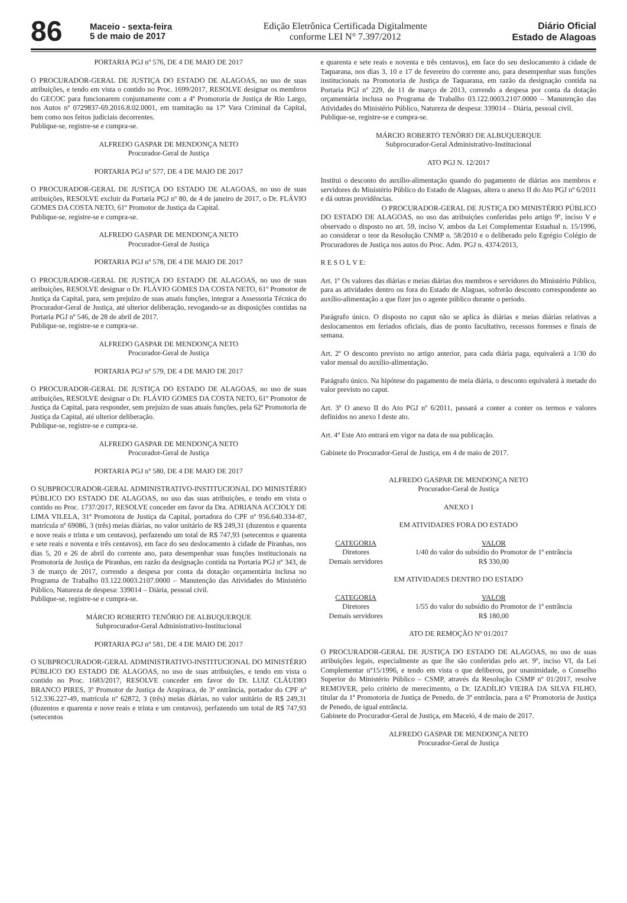86
Maceio - sexta-feira
5 de maio de 2017
Edição Eletrônica Certificada Digitalmente
conforme LEI N° 7.397/2012
Diário Oficial
Estado de Alagoas
PORTARIA PGJ nº 576, DE 4 DE MAIO DE 2017
O PROCURADOR-GERAL DE JUSTIÇA DO ESTADO DE ALAGOAS, no uso de suas atribuições, e tendo em vista o contido no Proc. 1699/2017, RESOLVE designar os membros do GECOC para funcionarem conjuntamente com a 4ª Promotoria de Justiça de Rio Largo, nos Autos nº 0729837-69.2016.8.02.0001, em tramitação na 17ª Vara Criminal da Capital, bem como nos feitos judiciais decorrentes.
Publique-se, registre-se e cumpra-se.
ALFREDO GASPAR DE MENDONÇA NETO
Procurador-Geral de Justiça
PORTARIA PGJ nº 577, DE 4 DE MAIO DE 2017
O PROCURADOR-GERAL DE JUSTIÇA DO ESTADO DE ALAGOAS, no uso de suas atribuições, RESOLVE excluir da Portaria PGJ nº 80, de 4 de janeiro de 2017, o Dr. FLÁVIO GOMES DA COSTA NETO, 61º Promotor de Justiça da Capital.
Publique-se, registre-se e cumpra-se.
ALFREDO GASPAR DE MENDONÇA NETO
Procurador-Geral de Justiça
PORTARIA PGJ nº 578, DE 4 DE MAIO DE 2017
O PROCURADOR-GERAL DE JUSTIÇA DO ESTADO DE ALAGOAS, no uso de suas atribuições, RESOLVE designar o Dr. FLÁVIO GOMES DA COSTA NETO, 61º Promotor de Justiça da Capital, para, sem prejuízo de suas atuais funções, integrar a Assessoria Técnica do Procurador-Geral de Justiça, até ulterior deliberação, revogando-se as disposições contidas na Portaria PGJ nº 546, de 28 de abril de 2017.
Publique-se, registre-se e cumpra-se.
ALFREDO GASPAR DE MENDONÇA NETO
Procurador-Geral de Justiça
PORTARIA PGJ nº 579, DE 4 DE MAIO DE 2017
O PROCURADOR-GERAL DE JUSTIÇA DO ESTADO DE ALAGOAS, no uso de suas atribuições, RESOLVE designar o Dr. FLÁVIO GOMES DA COSTA NETO, 61º Promotor de Justiça da Capital, para responder, sem prejuízo de suas atuais funções, pela 62ª Promotoria de Justiça da Capital, até ulterior deliberação.
Publique-se, registre-se e cumpra-se.
ALFREDO GASPAR DE MENDONÇA NETO
Procurador-Geral de Justiça
PORTARIA PGJ nº 580, DE 4 DE MAIO DE 2017
O SUBPROCURADOR-GERAL ADMINISTRATIVO-INSTITUCIONAL DO MINISTÉRIO PÚBLICO DO ESTADO DE ALAGOAS, no uso das suas atribuições, e tendo em vista o contido no Proc. 1737/2017, RESOLVE conceder em favor da Dra. ADRIANA ACCIOLY DE LIMA VILELA, 31ª Promotora de Justiça da Capital, portadora do CPF nº 956.640.334-87, matrícula nº 69086, 3 (três) meias diárias, no valor unitário de R$ 249,31 (duzentos e quarenta e nove reais e trinta e um centavos), perfazendo um total de R$ 747,93 (setecentos e quarenta e sete reais e noventa e três centavos), em face do seu deslocamento à cidade de Piranhas, nos dias 5, 20 e 26 de abril do corrente ano, para desempenhar suas funções institucionais na Promotoria de Justiça de Piranhas, em razão da designação contida na Portaria PGJ nº 343, de 3 de março de 2017, correndo a despesa por conta da dotação orçamentária inclusa no Programa de Trabalho 03.122.0003.2107.0000 – Manutenção das Atividades do Ministério Público, Natureza de despesa: 339014 – Diária, pessoal civil.
Publique-se, registre-se e cumpra-se.
MÁRCIO ROBERTO TENÓRIO DE ALBUQUERQUE
Subprocurador-Geral Administrativo-Institucional
PORTARIA PGJ nº 581, DE 4 DE MAIO DE 2017
O SUBPROCURADOR-GERAL ADMINISTRATIVO-INSTITUCIONAL DO MINISTÉRIO PÚBLICO DO ESTADO DE ALAGOAS, no uso de suas atribuições, e tendo em vista o contido no Proc. 1683/2017, RESOLVE conceder em favor do Dr. LUIZ CLÁUDIO BRANCO PIRES, 3º Promotor de Justiça de Arapiraca, de 3ª entrância, portador do CPF nº 512.336.227-49, matrícula nº 62872, 3 (três) meias diárias, no valor unitário de R$ 249,31 (duzentos e quarenta e nove reais e trinta e um centavos), perfazendo um total de R$ 747,93 (setecentos
e quarenta e sete reais e noventa e três centavos), em face do seu deslocamento à cidade de Taquarana, nos dias 3, 10 e 17 de fevereiro do corrente ano, para desempenhar suas funções institucionais na Promotoria de Justiça de Taquarana, em razão da designação contida na Portaria PGJ nº 229, de 11 de março de 2013, correndo a despesa por conta da dotação orçamentária inclusa no Programa de Trabalho 03.122.0003.2107.0000 – Manutenção das Atividades do Ministério Público, Natureza de despesa: 339014 – Diária, pessoal civil.
Publique-se, registre-se e cumpra-se.
MÁRCIO ROBERTO TENÓRIO DE ALBUQUERQUE
Subprocurador-Geral Administrativo-Institucional
ATO PGJ N. 12/2017
Institui o desconto do auxílio-alimentação quando do pagamento de diárias aos membros e servidores do Ministério Público do Estado de Alagoas, altera o anexo II do Ato PGJ nº 6/2011 e dá outras providências.
O PROCURADOR-GERAL DE JUSTIÇA DO MINISTÉRIO PÚBLICO DO ESTADO DE ALAGOAS, no uso das atribuições conferidas pelo artigo 9º, inciso V e observado o disposto no art. 59, inciso V, ambos da Lei Complementar Estadual n. 15/1996, ao considerar o teor da Resolução CNMP n. 58/2010 e o deliberado pelo Egrégio Colégio de Procuradores de Justiça nos autos do Proc. Adm. PGJ n. 4374/2013,
R E S O L V E:
Art. 1º Os valores das diárias e meias diárias dos membros e servidores do Ministério Público, para as atividades dentro ou fora do Estado de Alagoas, sofrerão desconto correspondente ao auxílio-alimentação a que fizer jus o agente público durante o período.
Parágrafo único. O disposto no caput não se aplica às diárias e meias diárias relativas a deslocamentos em feriados oficiais, dias de ponto facultativo, recessos forenses e finais de semana.
Art. 2º O desconto previsto no artigo anterior, para cada diária paga, equivalerá a 1/30 do valor mensal do auxílio-alimentação.
Parágrafo único. Na hipótese do pagamento de meia diária, o desconto equivalerá à metade do valor previsto no caput.
Art. 3º O anexo II do Ato PGJ nº 6/2011, passará a conter a conter os termos e valores definidos no anexo I deste ato.
Art. 4º Este Ato entrará em vigor na data de sua publicação.
Gabinete do Procurador-Geral de Justiça, em 4 de maio de 2017.
ALFREDO GASPAR DE MENDONÇA NETO
Procurador-Geral de Justiça
ANEXO I
EM ATIVIDADES FORA DO ESTADO
| CATEGORIA | VALOR |
| --- | --- |
| Diretores | 1/40 do valor do subsídio do Promotor de 1ª entrância |
| Demais servidores | R$ 330,00 |
EM ATIVIDADES DENTRO DO ESTADO
| CATEGORIA | VALOR |
| --- | --- |
| Diretores | 1/55 do valor do subsídio do Promotor de 1ª entrância |
| Demais servidores | R$ 180,00 |
ATO DE REMOÇÃO Nº 01/2017
O PROCURADOR-GERAL DE JUSTIÇA DO ESTADO DE ALAGOAS, no uso de suas atribuições legais, especialmente as que lhe são conferidas pelo art. 9º, inciso VI, da Lei Complementar nº15/1996, e tendo em vista o que deliberou, por unanimidade, o Conselho Superior do Ministério Público – CSMP, através da Resolução CSMP nº 01/2017, resolve REMOVER, pelo critério de merecimento, o Dr. IZADÍLIO VIEIRA DA SILVA FILHO, titular da 1ª Promotoria de Justiça de Penedo, de 3ª entrância, para a 6ª Promotoria de Justiça de Penedo, de igual entrância.
Gabinete do Procurador-Geral de Justiça, em Maceió, 4 de maio de 2017.
ALFREDO GASPAR DE MENDONÇA NETO
Procurador-Geral de Justiça